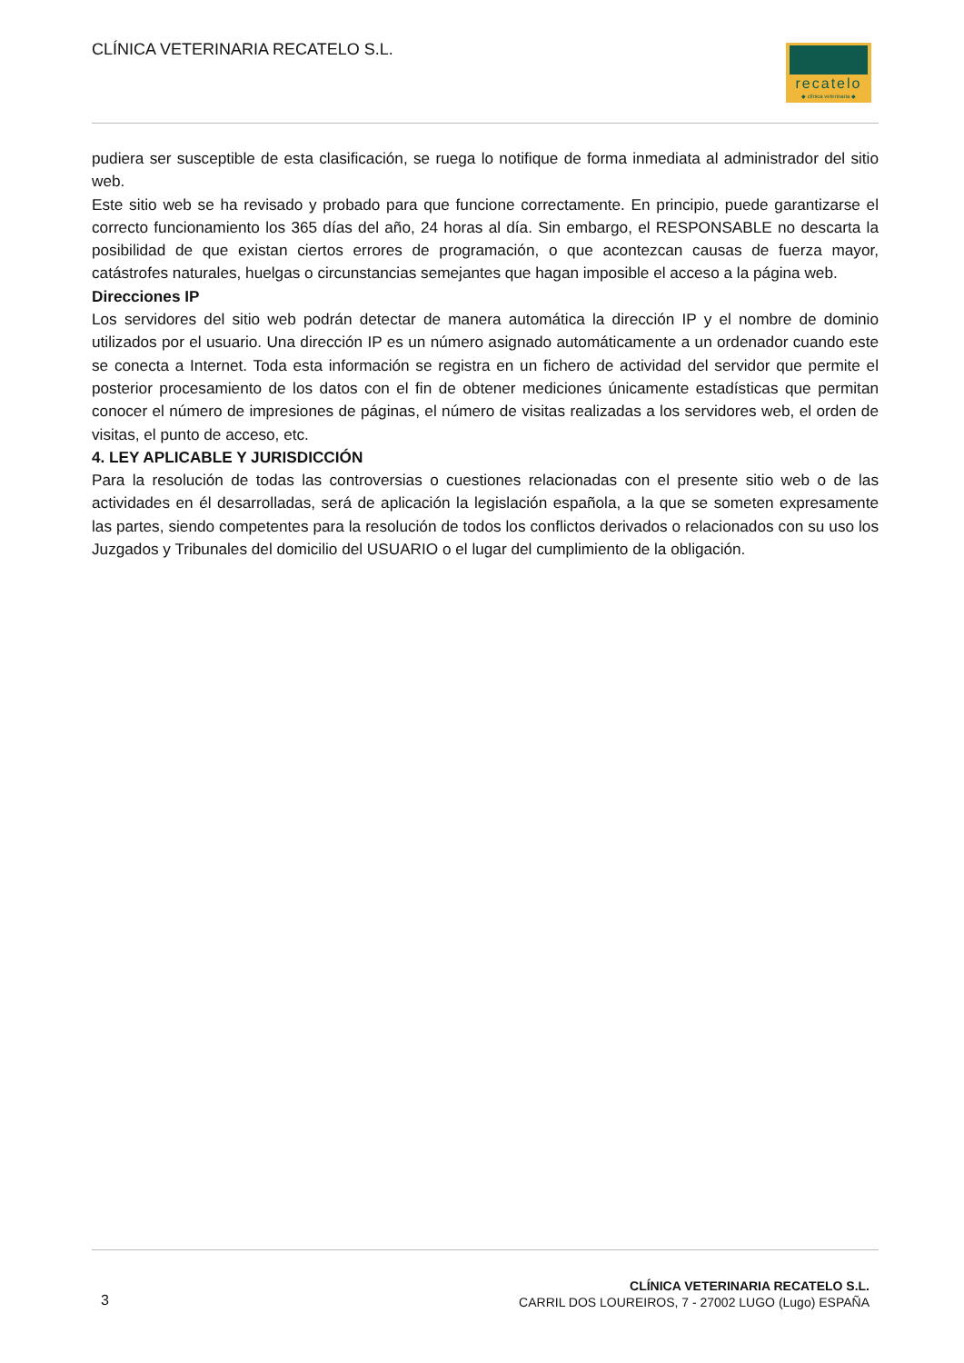CLÍNICA VETERINARIA RECATELO S.L.
recatelo
◆ clínica veterinaria ◆
pudiera ser susceptible de esta clasificación, se ruega lo notifique de forma inmediata al administrador del sitio web.
Este sitio web se ha revisado y probado para que funcione correctamente. En principio, puede garantizarse el correcto funcionamiento los 365 días del año, 24 horas al día. Sin embargo, el RESPONSABLE no descarta la posibilidad de que existan ciertos errores de programación, o que acontezcan causas de fuerza mayor, catástrofes naturales, huelgas o circunstancias semejantes que hagan imposible el acceso a la página web.
Direcciones IP
Los servidores del sitio web podrán detectar de manera automática la dirección IP y el nombre de dominio utilizados por el usuario. Una dirección IP es un número asignado automáticamente a un ordenador cuando este se conecta a Internet. Toda esta información se registra en un fichero de actividad del servidor que permite el posterior procesamiento de los datos con el fin de obtener mediciones únicamente estadísticas que permitan conocer el número de impresiones de páginas, el número de visitas realizadas a los servidores web, el orden de visitas, el punto de acceso, etc.
4. LEY APLICABLE Y JURISDICCIÓN
Para la resolución de todas las controversias o cuestiones relacionadas con el presente sitio web o de las actividades en él desarrolladas, será de aplicación la legislación española, a la que se someten expresamente las partes, siendo competentes para la resolución de todos los conflictos derivados o relacionados con su uso los Juzgados y Tribunales del domicilio del USUARIO o el lugar del cumplimiento de la obligación.
3
CLÍNICA VETERINARIA RECATELO S.L.
CARRIL DOS LOUREIROS, 7 - 27002 LUGO (Lugo) ESPAÑA